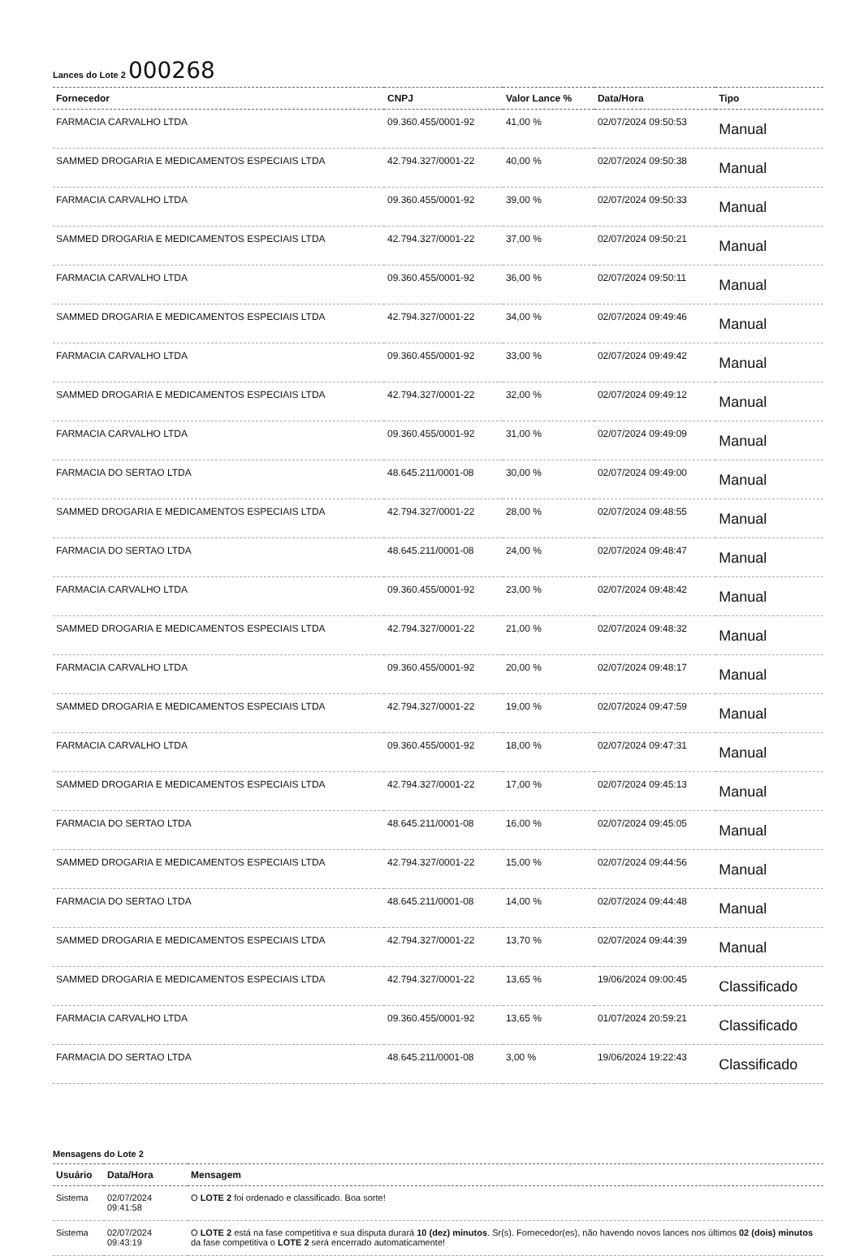Lances do Lote 2 000268
| Fornecedor | CNPJ | Valor Lance % | Data/Hora | Tipo |
| --- | --- | --- | --- | --- |
| FARMACIA CARVALHO LTDA | 09.360.455/0001-92 | 41,00 % | 02/07/2024 09:50:53 | Manual |
| SAMMED DROGARIA E MEDICAMENTOS ESPECIAIS LTDA | 42.794.327/0001-22 | 40,00 % | 02/07/2024 09:50:38 | Manual |
| FARMACIA CARVALHO LTDA | 09.360.455/0001-92 | 39,00 % | 02/07/2024 09:50:33 | Manual |
| SAMMED DROGARIA E MEDICAMENTOS ESPECIAIS LTDA | 42.794.327/0001-22 | 37,00 % | 02/07/2024 09:50:21 | Manual |
| FARMACIA CARVALHO LTDA | 09.360.455/0001-92 | 36,00 % | 02/07/2024 09:50:11 | Manual |
| SAMMED DROGARIA E MEDICAMENTOS ESPECIAIS LTDA | 42.794.327/0001-22 | 34,00 % | 02/07/2024 09:49:46 | Manual |
| FARMACIA CARVALHO LTDA | 09.360.455/0001-92 | 33,00 % | 02/07/2024 09:49:42 | Manual |
| SAMMED DROGARIA E MEDICAMENTOS ESPECIAIS LTDA | 42.794.327/0001-22 | 32,00 % | 02/07/2024 09:49:12 | Manual |
| FARMACIA CARVALHO LTDA | 09.360.455/0001-92 | 31,00 % | 02/07/2024 09:49:09 | Manual |
| FARMACIA DO SERTAO LTDA | 48.645.211/0001-08 | 30,00 % | 02/07/2024 09:49:00 | Manual |
| SAMMED DROGARIA E MEDICAMENTOS ESPECIAIS LTDA | 42.794.327/0001-22 | 28,00 % | 02/07/2024 09:48:55 | Manual |
| FARMACIA DO SERTAO LTDA | 48.645.211/0001-08 | 24,00 % | 02/07/2024 09:48:47 | Manual |
| FARMACIA CARVALHO LTDA | 09.360.455/0001-92 | 23,00 % | 02/07/2024 09:48:42 | Manual |
| SAMMED DROGARIA E MEDICAMENTOS ESPECIAIS LTDA | 42.794.327/0001-22 | 21,00 % | 02/07/2024 09:48:32 | Manual |
| FARMACIA CARVALHO LTDA | 09.360.455/0001-92 | 20,00 % | 02/07/2024 09:48:17 | Manual |
| SAMMED DROGARIA E MEDICAMENTOS ESPECIAIS LTDA | 42.794.327/0001-22 | 19,00 % | 02/07/2024 09:47:59 | Manual |
| FARMACIA CARVALHO LTDA | 09.360.455/0001-92 | 18,00 % | 02/07/2024 09:47:31 | Manual |
| SAMMED DROGARIA E MEDICAMENTOS ESPECIAIS LTDA | 42.794.327/0001-22 | 17,00 % | 02/07/2024 09:45:13 | Manual |
| FARMACIA DO SERTAO LTDA | 48.645.211/0001-08 | 16,00 % | 02/07/2024 09:45:05 | Manual |
| SAMMED DROGARIA E MEDICAMENTOS ESPECIAIS LTDA | 42.794.327/0001-22 | 15,00 % | 02/07/2024 09:44:56 | Manual |
| FARMACIA DO SERTAO LTDA | 48.645.211/0001-08 | 14,00 % | 02/07/2024 09:44:48 | Manual |
| SAMMED DROGARIA E MEDICAMENTOS ESPECIAIS LTDA | 42.794.327/0001-22 | 13,70 % | 02/07/2024 09:44:39 | Manual |
| SAMMED DROGARIA E MEDICAMENTOS ESPECIAIS LTDA | 42.794.327/0001-22 | 13,65 % | 19/06/2024 09:00:45 | Classificado |
| FARMACIA CARVALHO LTDA | 09.360.455/0001-92 | 13,65 % | 01/07/2024 20:59:21 | Classificado |
| FARMACIA DO SERTAO LTDA | 48.645.211/0001-08 | 3,00 % | 19/06/2024 19:22:43 | Classificado |
Mensagens do Lote 2
| Usuário | Data/Hora | Mensagem |
| --- | --- | --- |
| Sistema | 02/07/2024 09:41:58 | O LOTE 2 foi ordenado e classificado. Boa sorte! |
| Sistema | 02/07/2024 09:43:19 | O LOTE 2 está na fase competitiva e sua disputa durará 10 (dez) minutos . Sr(s). Fornecedor(es), não havendo novos lances nos últimos 02 (dois) minutos da fase competitiva o LOTE 2 será encerrado automaticamente! |